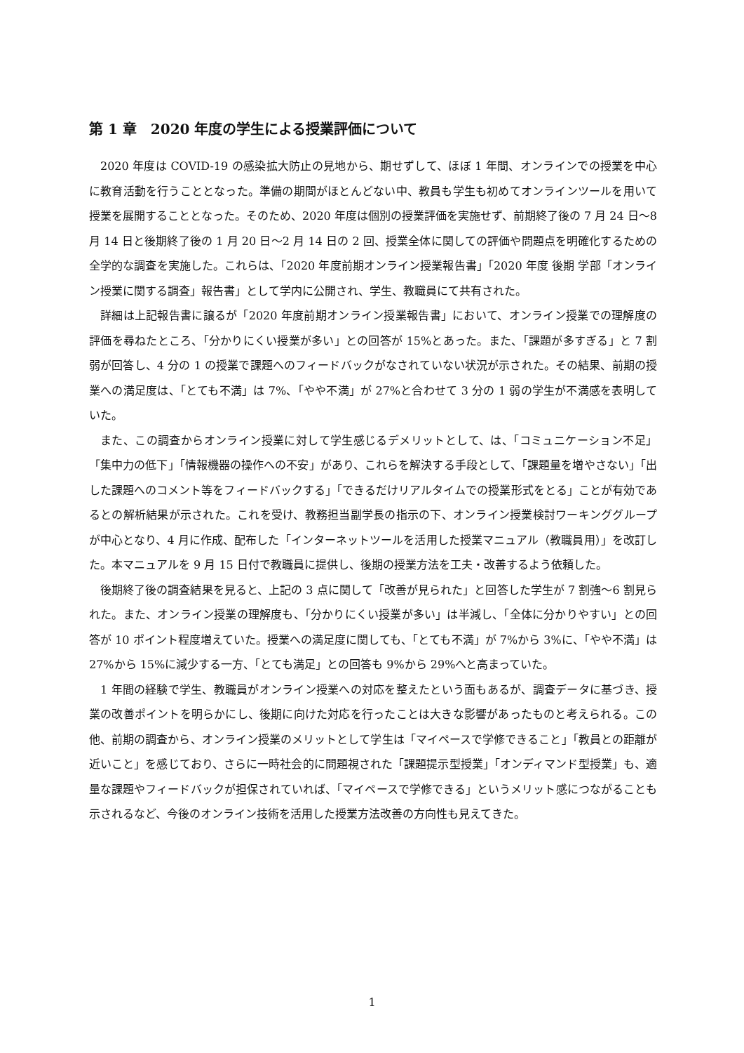第 1 章　2020 年度の学生による授業評価について
2020 年度は COVID-19 の感染拡大防止の見地から、期せずして、ほぼ 1 年間、オンラインでの授業を中心に教育活動を行うこととなった。準備の期間がほとんどない中、教員も学生も初めてオンラインツールを用いて授業を展開することとなった。そのため、2020 年度は個別の授業評価を実施せず、前期終了後の 7 月 24 日～8 月 14 日と後期終了後の 1 月 20 日～2 月 14 日の 2 回、授業全体に関しての評価や問題点を明確化するための全学的な調査を実施した。これらは、「2020 年度前期オンライン授業報告書」「2020 年度 後期 学部「オンライン授業に関する調査」報告書」として学内に公開され、学生、教職員にて共有された。
詳細は上記報告書に譲るが「2020 年度前期オンライン授業報告書」において、オンライン授業での理解度の評価を尋ねたところ、「分かりにくい授業が多い」との回答が 15%とあった。また、「課題が多すぎる」と 7 割弱が回答し、4 分の 1 の授業で課題へのフィードバックがなされていない状況が示された。その結果、前期の授業への満足度は、「とても不満」は 7%、「やや不満」が 27%と合わせて 3 分の 1 弱の学生が不満感を表明していた。
また、この調査からオンライン授業に対して学生感じるデメリットとして、は、「コミュニケーション不足」「集中力の低下」「情報機器の操作への不安」があり、これらを解決する手段として、「課題量を増やさない」「出した課題へのコメント等をフィードバックする」「できるだけリアルタイムでの授業形式をとる」ことが有効であるとの解析結果が示された。これを受け、教務担当副学長の指示の下、オンライン授業検討ワーキンググループが中心となり、4 月に作成、配布した「インターネットツールを活用した授業マニュアル（教職員用）」を改訂した。本マニュアルを 9 月 15 日付で教職員に提供し、後期の授業方法を工夫・改善するよう依頼した。
後期終了後の調査結果を見ると、上記の 3 点に関して「改善が見られた」と回答した学生が 7 割強～6 割見られた。また、オンライン授業の理解度も、「分かりにくい授業が多い」は半減し、「全体に分かりやすい」との回答が 10 ポイント程度増えていた。授業への満足度に関しても、「とても不満」が 7%から 3%に、「やや不満」は 27%から 15%に減少する一方、「とても満足」との回答も 9%から 29%へと高まっていた。
1 年間の経験で学生、教職員がオンライン授業への対応を整えたという面もあるが、調査データに基づき、授業の改善ポイントを明らかにし、後期に向けた対応を行ったことは大きな影響があったものと考えられる。この他、前期の調査から、オンライン授業のメリットとして学生は「マイペースで学修できること」「教員との距離が近いこと」を感じており、さらに一時社会的に問題視された「課題提示型授業」「オンディマンド型授業」も、適量な課題やフィードバックが担保されていれば、「マイペースで学修できる」というメリット感につながることも示されるなど、今後のオンライン技術を活用した授業方法改善の方向性も見えてきた。
1